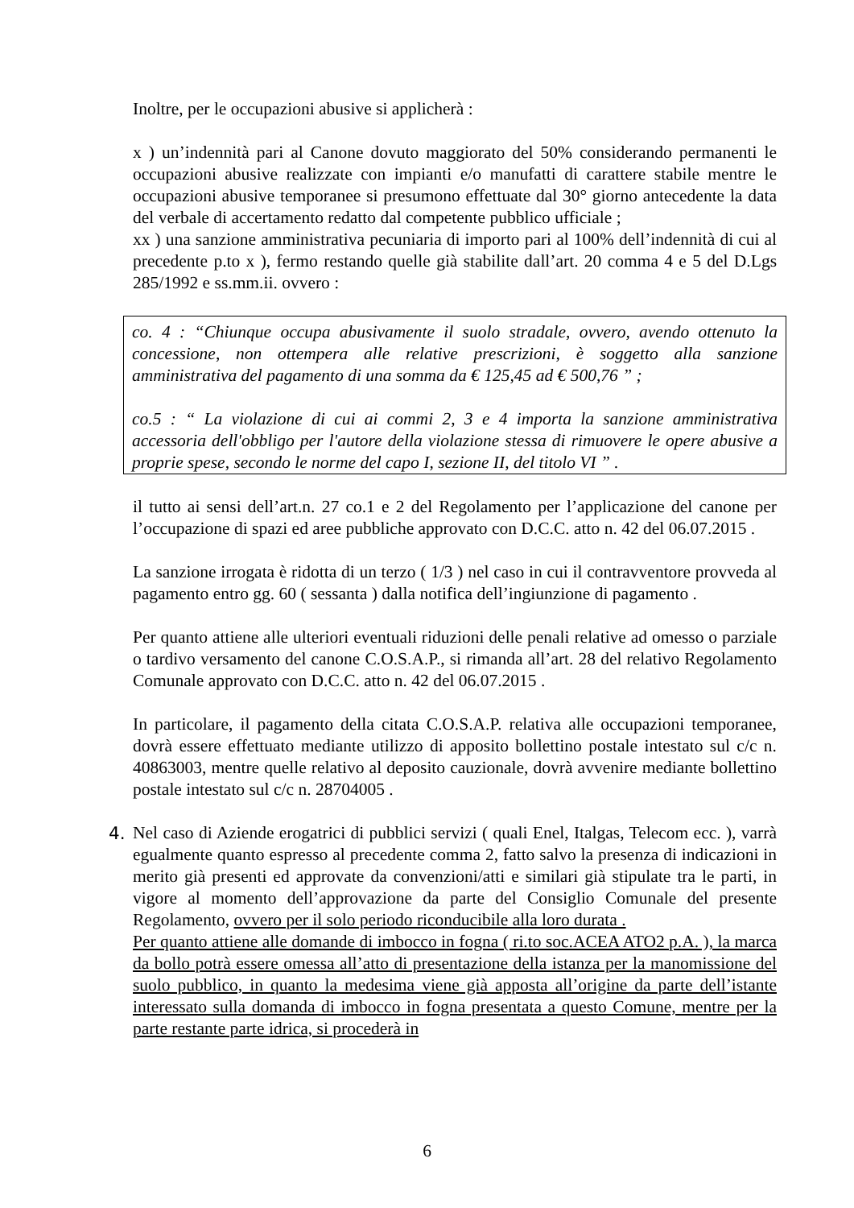Inoltre, per le occupazioni abusive si applicherà :
x ) un’indennità pari al Canone dovuto maggiorato del 50% considerando permanenti le occupazioni abusive realizzate con impianti e/o manufatti di carattere stabile mentre le occupazioni abusive temporanee si presumono effettuate dal 30° giorno antecedente la data del verbale di accertamento redatto dal competente pubblico ufficiale ;
xx ) una sanzione amministrativa pecuniaria di importo pari al 100% dell’indennità di cui al precedente p.to x ), fermo restando quelle già stabilite dall’art. 20 comma 4 e 5 del D.Lgs 285/1992 e ss.mm.ii. ovvero :
co. 4 : “Chiunque occupa abusivamente il suolo stradale, ovvero, avendo ottenuto la concessione, non ottempera alle relative prescrizioni, è soggetto alla sanzione amministrativa del pagamento di una somma da € 125,45 ad € 500,76 ” ;
co.5 : “ La violazione di cui ai commi 2, 3 e 4 importa la sanzione amministrativa accessoria dell'obbligo per l'autore della violazione stessa di rimuovere le opere abusive a proprie spese, secondo le norme del capo I, sezione II, del titolo VI ” .
il tutto ai sensi dell’art.n. 27 co.1 e 2 del Regolamento per l’applicazione del canone per l’occupazione di spazi ed aree pubbliche approvato con D.C.C. atto n. 42 del 06.07.2015 .
La sanzione irrogata è ridotta di un terzo ( 1/3 ) nel caso in cui il contravventore provveda al pagamento entro gg. 60 ( sessanta ) dalla notifica dell’ingiunzione di pagamento .
Per quanto attiene alle ulteriori eventuali riduzioni delle penali relative ad omesso o parziale o tardivo versamento del canone C.O.S.A.P., si rimanda all’art. 28 del relativo Regolamento Comunale approvato con D.C.C. atto n. 42 del 06.07.2015 .
In particolare, il pagamento della citata C.O.S.A.P. relativa alle occupazioni temporanee, dovrà essere effettuato mediante utilizzo di apposito bollettino postale intestato sul c/c n. 40863003, mentre quelle relativo al deposito cauzionale, dovrà avvenire mediante bollettino postale intestato sul c/c n. 28704005 .
4. Nel caso di Aziende erogatrici di pubblici servizi ( quali Enel, Italgas, Telecom ecc. ), varrà egualmente quanto espresso al precedente comma 2, fatto salvo la presenza di indicazioni in merito già presenti ed approvate da convenzioni/atti e similari già stipulate tra le parti, in vigore al momento dell’approvazione da parte del Consiglio Comunale del presente Regolamento, ovvero per il solo periodo riconducibile alla loro durata .
Per quanto attiene alle domande di imbocco in fogna ( ri.to soc.ACEA ATO2 p.A. ), la marca da bollo potrà essere omessa all’atto di presentazione della istanza per la manomissione del suolo pubblico, in quanto la medesima viene già apposta all’origine da parte dell’istante interessato sulla domanda di imbocco in fogna presentata a questo Comune, mentre per la parte restante parte idrica, si procederà in
6